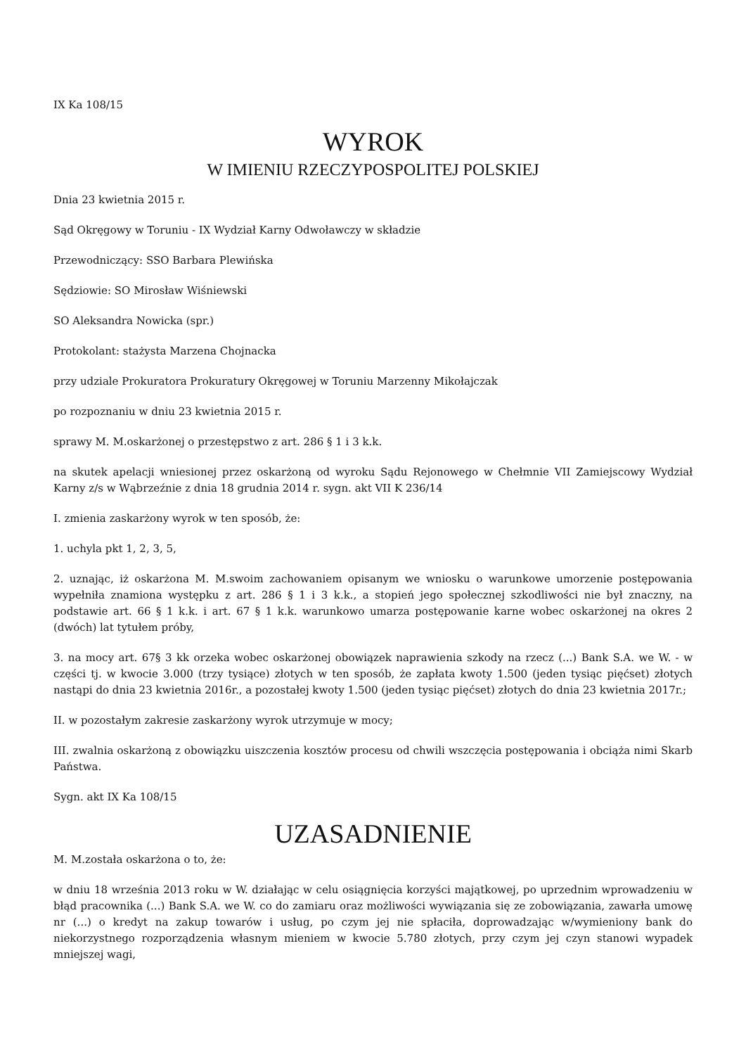IX Ka 108/15
WYROK
W IMIENIU RZECZYPOSPOLITEJ POLSKIEJ
Dnia 23 kwietnia 2015 r.
Sąd Okręgowy w Toruniu - IX Wydział Karny Odwoławczy w składzie
Przewodniczący: SSO Barbara Plewińska
Sędziowie: SO Mirosław Wiśniewski
SO Aleksandra Nowicka (spr.)
Protokolant: stażysta Marzena Chojnacka
przy udziale Prokuratora Prokuratury Okręgowej w Toruniu Marzenny Mikołajczak
po rozpoznaniu w dniu 23 kwietnia 2015 r.
sprawy M. M.oskarżonej o przestępstwo z art. 286 § 1 i 3 k.k.
na skutek apelacji wniesionej przez oskarżoną od wyroku Sądu Rejonowego w Chełmnie VII Zamiejscowy Wydział Karny z/s w Wąbrzeźnie z dnia 18 grudnia 2014 r. sygn. akt VII K 236/14
I. zmienia zaskarżony wyrok w ten sposób, że:
1. uchyla pkt 1, 2, 3, 5,
2. uznając, iż oskarżona M. M.swoim zachowaniem opisanym we wniosku o warunkowe umorzenie postępowania wypełniła znamiona występku z art. 286 § 1 i 3 k.k., a stopień jego społecznej szkodliwości nie był znaczny, na podstawie art. 66 § 1 k.k. i art. 67 § 1 k.k. warunkowo umarza postępowanie karne wobec oskarżonej na okres 2 (dwóch) lat tytułem próby,
3. na mocy art. 67§ 3 kk orzeka wobec oskarżonej obowiązek naprawienia szkody na rzecz (...) Bank S.A. we W. - w części tj. w kwocie 3.000 (trzy tysiące) złotych w ten sposób, że zapłata kwoty 1.500 (jeden tysiąc pięćset) złotych nastąpi do dnia 23 kwietnia 2016r., a pozostałej kwoty 1.500 (jeden tysiąc pięćset) złotych do dnia 23 kwietnia 2017r.;
II. w pozostałym zakresie zaskarżony wyrok utrzymuje w mocy;
III. zwalnia oskarżoną z obowiązku uiszczenia kosztów procesu od chwili wszczęcia postępowania i obciąża nimi Skarb Państwa.
Sygn. akt IX Ka 108/15
UZASADNIENIE
M. M.została oskarżona o to, że:
w dniu 18 września 2013 roku w W. działając w celu osiągnięcia korzyści majątkowej, po uprzednim wprowadzeniu w błąd pracownika (...) Bank S.A. we W. co do zamiaru oraz możliwości wywiązania się ze zobowiązania, zawarła umowę nr (...) o kredyt na zakup towarów i usług, po czym jej nie spłaciła, doprowadzając w/wymieniony bank do niekorzystnego rozporządzenia własnym mieniem w kwocie 5.780 złotych, przy czym jej czyn stanowi wypadek mniejszej wagi,